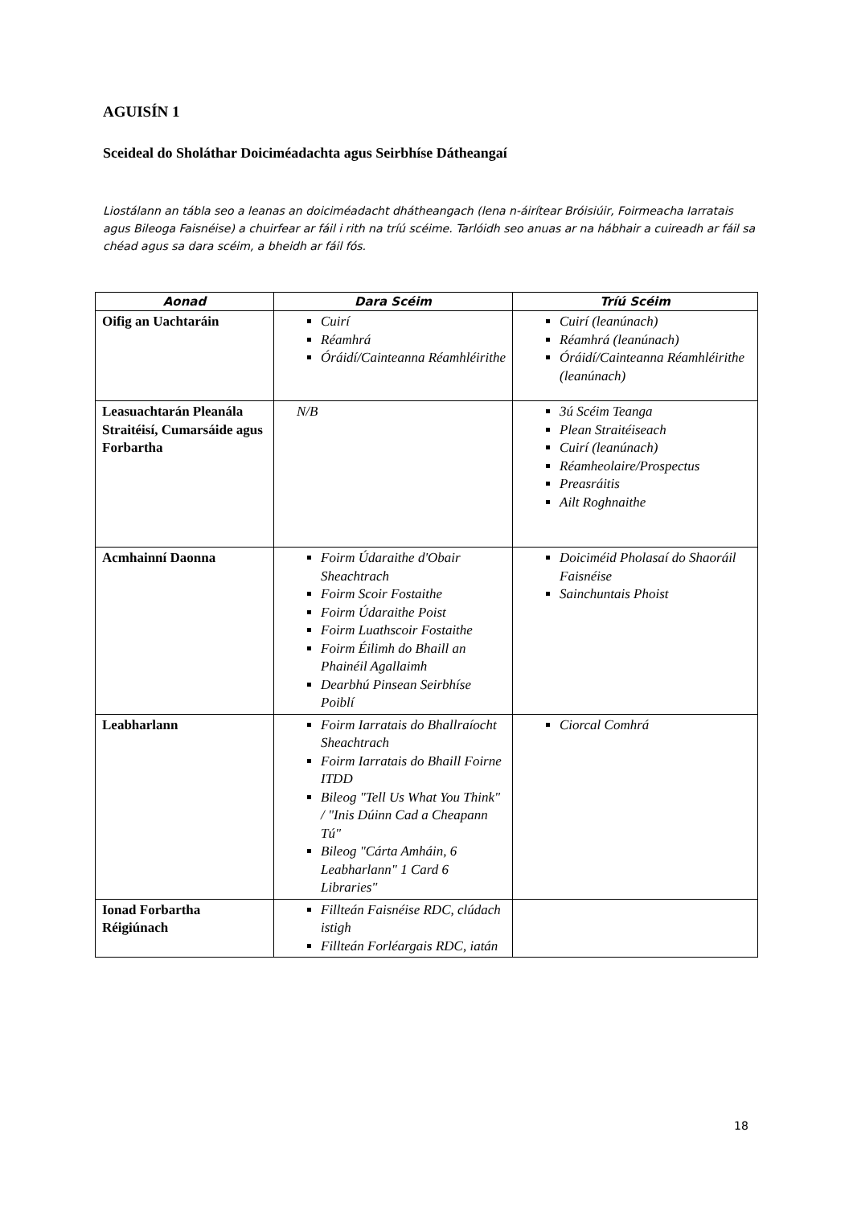AGUISÍN 1
Sceideal do Sholáthar Doiciméadachta agus Seirbhíse Dátheangaí
Liostálann an tábla seo a leanas an doiciméadacht dhátheangach (lena n-áirítear Bróisiúir, Foirmeacha Iarratais agus Bileoga Faisnéise) a chuirfear ar fáil i rith na tríú scéime. Tarlóidh seo anuas ar na hábhair a cuireadh ar fáil sa chéad agus sa dara scéim, a bheidh ar fáil fós.
| Aonad | Dara Scéim | Tríú Scéim |
| --- | --- | --- |
| Oifig an Uachtaráin | Cuirí Réamhrá Óráidí/Cainteanna Réamhléirithe | Cuirí (leanúnach) Réamhrá (leanúnach) Óráidí/Cainteanna Réamhléirithe (leanúnach) |
| Leasuachtarán Pleanála Straitéisí, Cumarsáide agus Forbartha | N/B | 3ú Scéim Teanga Plean Straitéiseach Cuirí (leanúnach) Réamheolaire/Prospectus Preasráitis Ailt Roghnaithe |
| Acmhainní Daonna | Foirm Údaraithe d'Obair Sheachtrach Foirm Scoir Fostaithe Foirm Údaraithe Poist Foirm Luathscoir Fostaithe Foirm Éilimh do Bhaill an Phainéil Agallaimh Dearbhú Pinsean Seirbhíse Poiblí | Doiciméid Pholasaí do Shaoráil Faisnéise Sainchuntais Phoist |
| Leabharlann | Foirm Iarratais do Bhallraíocht Sheachtrach Foirm Iarratais do Bhaill Foirne ITDD Bileog "Tell Us What You Think" / "Inis Dúinn Cad a Cheapann Tú" Bileog "Cárta Amháin, 6 Leabharlann" 1 Card 6 Libraries" | Ciorcal Comhrá |
| Ionad Forbartha Réigiúnach | Fillteán Faisnéise RDC, clúdach istigh Fillteán Forléargais RDC, iatán | |
18